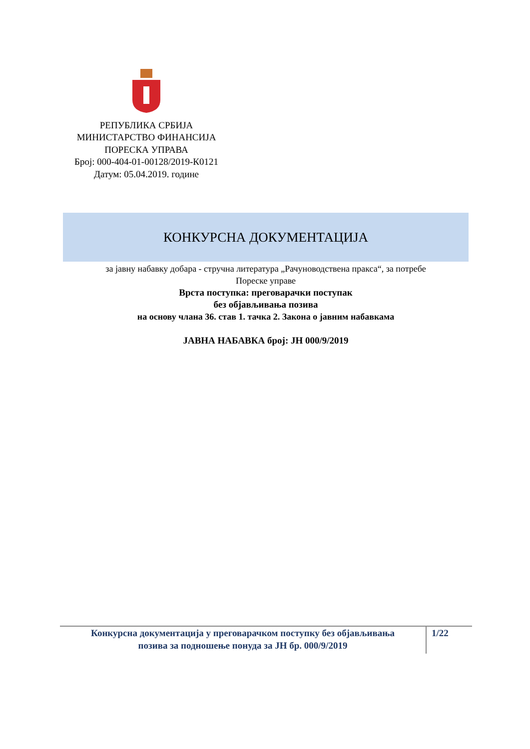РЕПУБЛИКА СРБИЈА
МИНИСТАРСТВО ФИНАНСИЈА
ПОРЕСКА УПРАВА
Број: 000-404-01-00128/2019-К0121
Датум: 05.04.2019. године
КОНКУРСНА ДОКУМЕНТАЦИЈА
за јавну набавку добара - стручна литература „Рачуноводствена пракса“, за потребе
Пореске управе
Врста поступка: преговарачки поступак
без објављивања позива
на основу члана 36. став 1. тачка 2. Закона о јавним набавкама
ЈАВНА НАБАВКА број: ЈН 000/9/2019
Конкурсна документација у преговарачком поступку без објављивања
позива за подношење понуда за ЈН бр. 000/9/2019
1/22